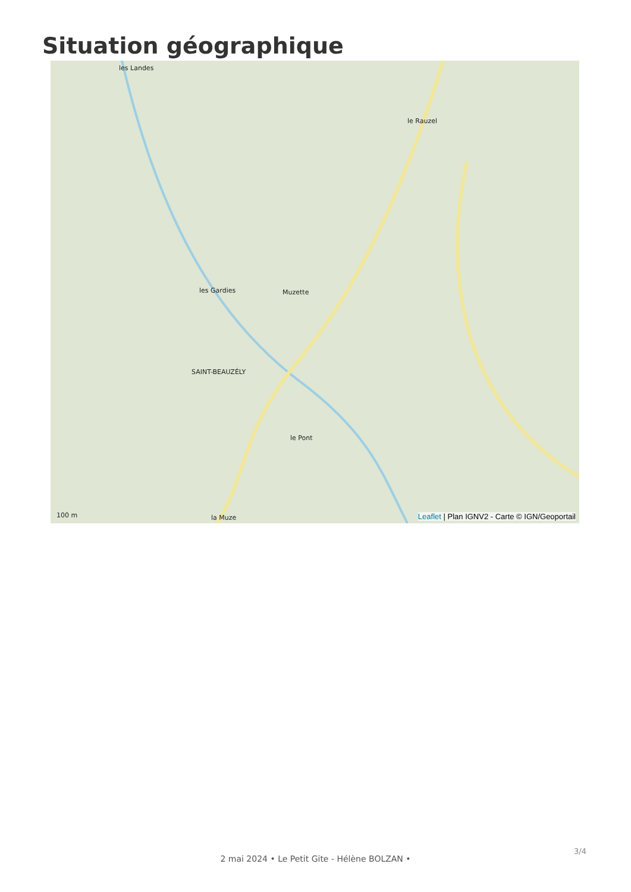Situation géographique
les Landes
le Rauzel
les Gardies Muzette
SAINT-BEAUZÉLY
le Pont
la Muze 100 m
Leaflet | Plan IGNV2 - Carte © IGN/Geoportail
3/4
2 mai 2024 • Le Petit Gite - Hélène BOLZAN •